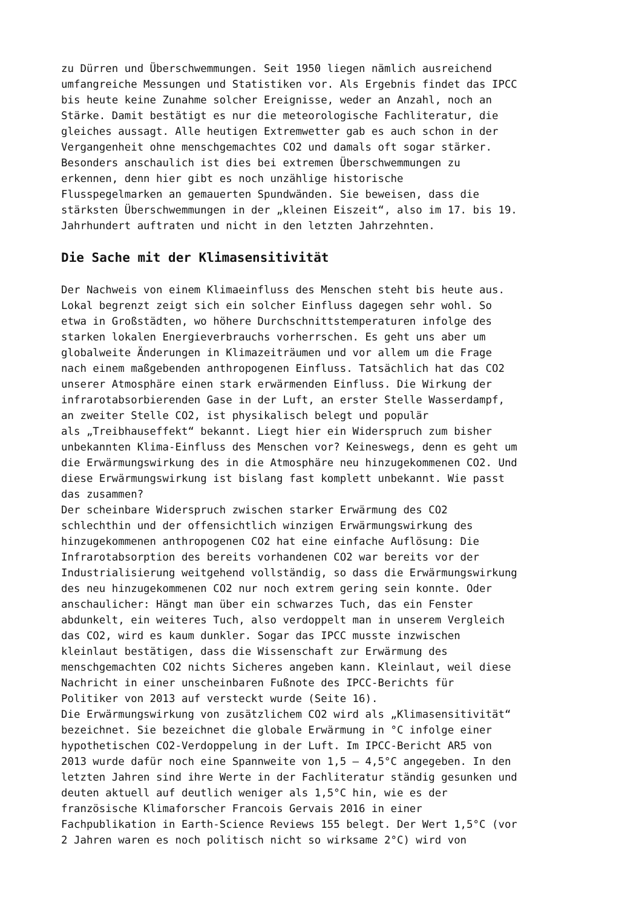zu Dürren und Überschwemmungen. Seit 1950 liegen nämlich ausreichend umfangreiche Messungen und Statistiken vor. Als Ergebnis findet das IPCC bis heute keine Zunahme solcher Ereignisse, weder an Anzahl, noch an Stärke. Damit bestätigt es nur die meteorologische Fachliteratur, die gleiches aussagt. Alle heutigen Extremwetter gab es auch schon in der Vergangenheit ohne menschgemachtes CO2 und damals oft sogar stärker. Besonders anschaulich ist dies bei extremen Überschwemmungen zu erkennen, denn hier gibt es noch unzählige historische Flusspegelmarken an gemauerten Spundwänden. Sie beweisen, dass die stärksten Überschwemmungen in der „kleinen Eiszeit“, also im 17. bis 19. Jahrhundert auftraten und nicht in den letzten Jahrzehnten.
Die Sache mit der Klimasensitivität
Der Nachweis von einem Klimaeinfluss des Menschen steht bis heute aus. Lokal begrenzt zeigt sich ein solcher Einfluss dagegen sehr wohl. So etwa in Großstädten, wo höhere Durchschnittstemperaturen infolge des starken lokalen Energieverbrauchs vorherrschen. Es geht uns aber um globalweite Änderungen in Klimazeiträumen und vor allem um die Frage nach einem maßgebenden anthropogenen Einfluss. Tatsächlich hat das CO2 unserer Atmosphäre einen stark erwärmenden Einfluss. Die Wirkung der infrarotabsorbierenden Gase in der Luft, an erster Stelle Wasserdampf, an zweiter Stelle CO2, ist physikalisch belegt und populär als „Treibhauseffekt“ bekannt. Liegt hier ein Widerspruch zum bisher unbekannten Klima-Einfluss des Menschen vor? Keineswegs, denn es geht um die Erwärmungswirkung des in die Atmosphäre neu hinzugekommenen CO2. Und diese Erwärmungswirkung ist bislang fast komplett unbekannt. Wie passt das zusammen? Der scheinbare Widerspruch zwischen starker Erwärmung des CO2 schlechthin und der offensichtlich winzigen Erwärmungswirkung des hinzugekommenen anthropogenen CO2 hat eine einfache Auflösung: Die Infrarotabsorption des bereits vorhandenen CO2 war bereits vor der Industrialisierung weitgehend vollständig, so dass die Erwärmungswirkung des neu hinzugekommenen CO2 nur noch extrem gering sein konnte. Oder anschaulicher: Hängt man über ein schwarzes Tuch, das ein Fenster abdunkelt, ein weiteres Tuch, also verdoppelt man in unserem Vergleich das CO2, wird es kaum dunkler. Sogar das IPCC musste inzwischen kleinlaut bestätigen, dass die Wissenschaft zur Erwärmung des menschgemachten CO2 nichts Sicheres angeben kann. Kleinlaut, weil diese Nachricht in einer unscheinbaren Fußnote des IPCC-Berichts für Politiker von 2013 auf versteckt wurde (Seite 16). Die Erwärmungswirkung von zusätzlichem CO2 wird als „Klimasensitivität“ bezeichnet. Sie bezeichnet die globale Erwärmung in °C infolge einer hypothetischen CO2-Verdoppelung in der Luft. Im IPCC-Bericht AR5 von 2013 wurde dafür noch eine Spannweite von 1,5 – 4,5°C angegeben. In den letzten Jahren sind ihre Werte in der Fachliteratur ständig gesunken und deuten aktuell auf deutlich weniger als 1,5°C hin, wie es der französische Klimaforscher Francois Gervais 2016 in einer Fachpublikation in Earth-Science Reviews 155 belegt. Der Wert 1,5°C (vor 2 Jahren waren es noch politisch nicht so wirksame 2°C) wird von